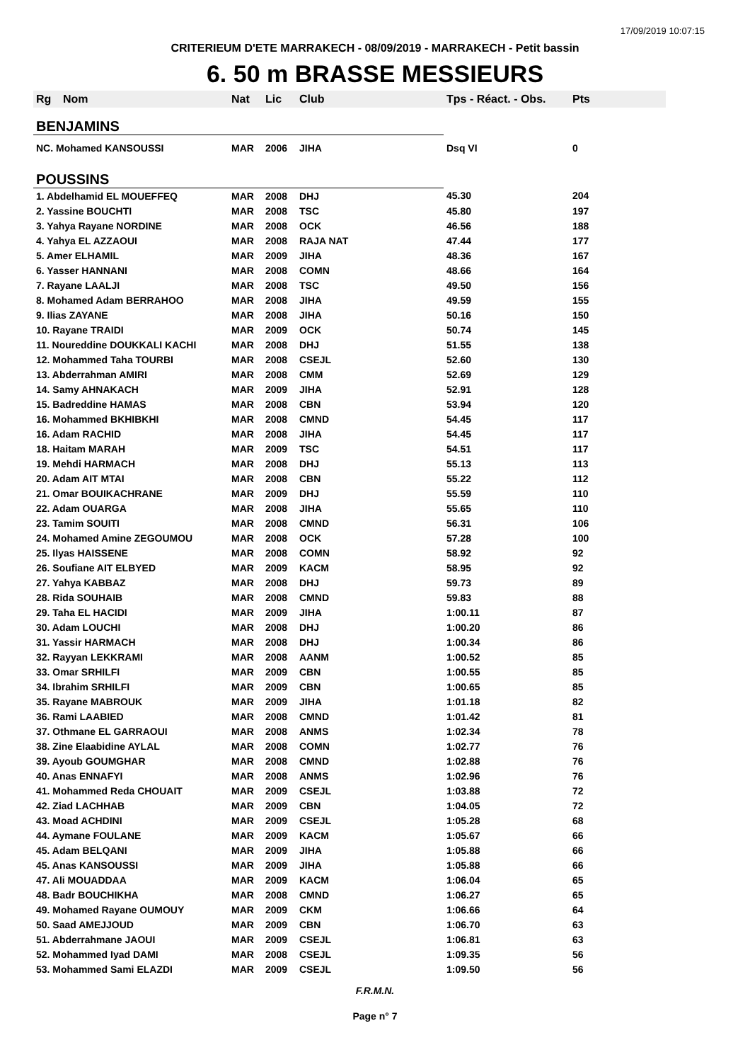17/09/2019 10:07:15
CRITERIEUM D'ETE MARRAKECH - 08/09/2019 - MARRAKECH - Petit bassin
6. 50 m BRASSE MESSIEURS
| Rg | Nom | Nat | Lic | Club | Tps - Réact. - Obs. | Pts |
| --- | --- | --- | --- | --- | --- | --- |
| BENJAMINS | | | | | | |
| NC. Mohamed KANSOUSSI | | MAR | 2006 | JIHA | Dsq VI | 0 |
| POUSSINS | | | | | | |
| 1. Abdelhamid EL MOUEFFEQ | | MAR | 2008 | DHJ | 45.30 | 204 |
| 2. Yassine BOUCHTI | | MAR | 2008 | TSC | 45.80 | 197 |
| 3. Yahya Rayane NORDINE | | MAR | 2008 | OCK | 46.56 | 188 |
| 4. Yahya EL AZZAOUI | | MAR | 2008 | RAJA NAT | 47.44 | 177 |
| 5. Amer ELHAMIL | | MAR | 2009 | JIHA | 48.36 | 167 |
| 6. Yasser HANNANI | | MAR | 2008 | COMN | 48.66 | 164 |
| 7. Rayane LAALJI | | MAR | 2008 | TSC | 49.50 | 156 |
| 8. Mohamed Adam BERRAHOO | | MAR | 2008 | JIHA | 49.59 | 155 |
| 9. Ilias ZAYANE | | MAR | 2008 | JIHA | 50.16 | 150 |
| 10. Rayane TRAIDI | | MAR | 2009 | OCK | 50.74 | 145 |
| 11. Noureddine DOUKKALI KACHI | | MAR | 2008 | DHJ | 51.55 | 138 |
| 12. Mohammed Taha TOURBI | | MAR | 2008 | CSEJL | 52.60 | 130 |
| 13. Abderrahman AMIRI | | MAR | 2008 | CMM | 52.69 | 129 |
| 14. Samy AHNAKACH | | MAR | 2009 | JIHA | 52.91 | 128 |
| 15. Badreddine HAMAS | | MAR | 2008 | CBN | 53.94 | 120 |
| 16. Mohammed BKHIBKHI | | MAR | 2008 | CMND | 54.45 | 117 |
| 16. Adam RACHID | | MAR | 2008 | JIHA | 54.45 | 117 |
| 18. Haitam MARAH | | MAR | 2009 | TSC | 54.51 | 117 |
| 19. Mehdi HARMACH | | MAR | 2008 | DHJ | 55.13 | 113 |
| 20. Adam AIT MTAI | | MAR | 2008 | CBN | 55.22 | 112 |
| 21. Omar BOUIKACHRANE | | MAR | 2009 | DHJ | 55.59 | 110 |
| 22. Adam OUARGA | | MAR | 2008 | JIHA | 55.65 | 110 |
| 23. Tamim SOUITI | | MAR | 2008 | CMND | 56.31 | 106 |
| 24. Mohamed Amine ZEGOUMOU | | MAR | 2008 | OCK | 57.28 | 100 |
| 25. Ilyas HAISSENE | | MAR | 2008 | COMN | 58.92 | 92 |
| 26. Soufiane AIT ELBYED | | MAR | 2009 | KACM | 58.95 | 92 |
| 27. Yahya KABBAZ | | MAR | 2008 | DHJ | 59.73 | 89 |
| 28. Rida SOUHAIB | | MAR | 2008 | CMND | 59.83 | 88 |
| 29. Taha EL HACIDI | | MAR | 2009 | JIHA | 1:00.11 | 87 |
| 30. Adam LOUCHI | | MAR | 2008 | DHJ | 1:00.20 | 86 |
| 31. Yassir HARMACH | | MAR | 2008 | DHJ | 1:00.34 | 86 |
| 32. Rayyan LEKKRAMI | | MAR | 2008 | AANM | 1:00.52 | 85 |
| 33. Omar SRHILFI | | MAR | 2009 | CBN | 1:00.55 | 85 |
| 34. Ibrahim SRHILFI | | MAR | 2009 | CBN | 1:00.65 | 85 |
| 35. Rayane MABROUK | | MAR | 2009 | JIHA | 1:01.18 | 82 |
| 36. Rami LAABIED | | MAR | 2008 | CMND | 1:01.42 | 81 |
| 37. Othmane EL GARRAOUI | | MAR | 2008 | ANMS | 1:02.34 | 78 |
| 38. Zine Elaabidine AYLAL | | MAR | 2008 | COMN | 1:02.77 | 76 |
| 39. Ayoub GOUMGHAR | | MAR | 2008 | CMND | 1:02.88 | 76 |
| 40. Anas ENNAFYI | | MAR | 2008 | ANMS | 1:02.96 | 76 |
| 41. Mohammed Reda CHOUAIT | | MAR | 2009 | CSEJL | 1:03.88 | 72 |
| 42. Ziad LACHHAB | | MAR | 2009 | CBN | 1:04.05 | 72 |
| 43. Moad ACHDINI | | MAR | 2009 | CSEJL | 1:05.28 | 68 |
| 44. Aymane FOULANE | | MAR | 2009 | KACM | 1:05.67 | 66 |
| 45. Adam BELQANI | | MAR | 2009 | JIHA | 1:05.88 | 66 |
| 45. Anas KANSOUSSI | | MAR | 2009 | JIHA | 1:05.88 | 66 |
| 47. Ali MOUADDAA | | MAR | 2009 | KACM | 1:06.04 | 65 |
| 48. Badr BOUCHIKHA | | MAR | 2008 | CMND | 1:06.27 | 65 |
| 49. Mohamed Rayane OUMOUY | | MAR | 2009 | CKM | 1:06.66 | 64 |
| 50. Saad AMEJJOUD | | MAR | 2009 | CBN | 1:06.70 | 63 |
| 51. Abderrahmane JAOUI | | MAR | 2009 | CSEJL | 1:06.81 | 63 |
| 52. Mohammed Iyad DAMI | | MAR | 2008 | CSEJL | 1:09.35 | 56 |
| 53. Mohammed Sami ELAZDI | | MAR | 2009 | CSEJL | 1:09.50 | 56 |
F.R.M.N.
Page n° 7